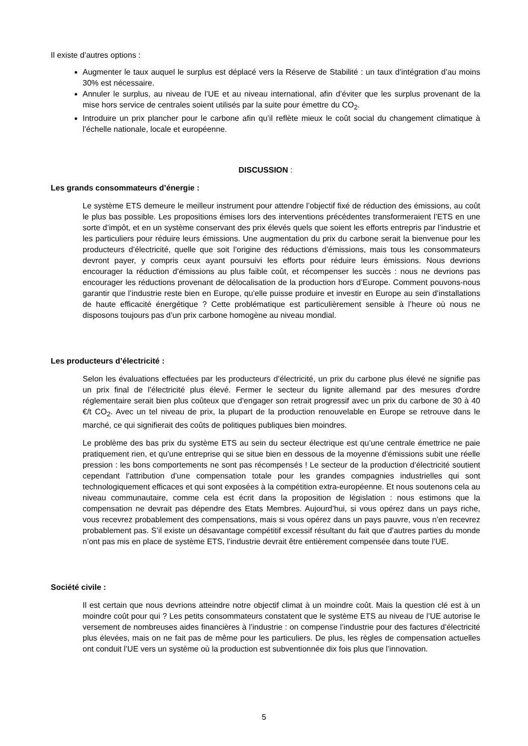Il existe d’autres options :
Augmenter le taux auquel le surplus est déplacé vers la Réserve de Stabilité : un taux d’intégration d’au moins 30% est nécessaire.
Annuler le surplus, au niveau de l’UE et au niveau international, afin d’éviter que les surplus provenant de la mise hors service de centrales soient utilisés par la suite pour émettre du CO<sub>2</sub>.
Introduire un prix plancher pour le carbone afin qu’il reflète mieux le coût social du changement climatique à l’échelle nationale, locale et européenne.
DISCUSSION :
Les grands consommateurs d’énergie :
Le système ETS demeure le meilleur instrument pour attendre l’objectif fixé de réduction des émissions, au coût le plus bas possible. Les propositions émises lors des interventions précédentes transformeraient l’ETS en une sorte d’impôt, et en un système conservant des prix élevés quels que soient les efforts entrepris par l’industrie et les particuliers pour réduire leurs émissions. Une augmentation du prix du carbone serait la bienvenue pour les producteurs d’électricité, quelle que soit l’origine des réductions d’émissions, mais tous les consommateurs devront payer, y compris ceux ayant poursuivi les efforts pour réduire leurs émissions. Nous devrions encourager la réduction d’émissions au plus faible coût, et récompenser les succès : nous ne devrions pas encourager les réductions provenant de délocalisation de la production hors d’Europe. Comment pouvons-nous garantir que l’industrie reste bien en Europe, qu’elle puisse produire et investir en Europe au sein d’installations de haute efficacité énergétique ? Cette problématique est particulièrement sensible à l’heure où nous ne disposons toujours pas d’un prix carbone homogène au niveau mondial.
Les producteurs d’électricité :
Selon les évaluations effectuées par les producteurs d’électricité, un prix du carbone plus élevé ne signifie pas un prix final de l’électricité plus élevé. Fermer le secteur du lignite allemand par des mesures d'ordre réglementaire serait bien plus coûteux que d’engager son retrait progressif avec un prix du carbone de 30 à 40 €/t CO<sub>2</sub>. Avec un tel niveau de prix, la plupart de la production renouvelable en Europe se retrouve dans le marché, ce qui signifierait des coûts de politiques publiques bien moindres.
Le problème des bas prix du système ETS au sein du secteur électrique est qu’une centrale émettrice ne paie pratiquement rien, et qu’une entreprise qui se situe bien en dessous de la moyenne d’émissions subit une réelle pression : les bons comportements ne sont pas récompensés ! Le secteur de la production d’électricité soutient cependant l’attribution d’une compensation totale pour les grandes compagnies industrielles qui sont technologiquement efficaces et qui sont exposées à la compétition extra-européenne. Et nous soutenons cela au niveau communautaire, comme cela est écrit dans la proposition de législation : nous estimons que la compensation ne devrait pas dépendre des Etats Membres. Aujourd’hui, si vous opérez dans un pays riche, vous recevrez probablement des compensations, mais si vous opérez dans un pays pauvre, vous n’en recevrez probablement pas. S’il existe un désavantage compétitif excessif résultant du fait que d’autres parties du monde n’ont pas mis en place de système ETS, l’industrie devrait être entièrement compensée dans toute l’UE.
Société civile :
Il est certain que nous devrions atteindre notre objectif climat à un moindre coût. Mais la question clé est à un moindre coût pour qui ? Les petits consommateurs constatent que le système ETS au niveau de l’UE autorise le versement de nombreuses aides financières à l’industrie : on compense l’industrie pour des factures d’électricité plus élevées, mais on ne fait pas de même pour les particuliers. De plus, les règles de compensation actuelles ont conduit l’UE vers un système où la production est subventionnée dix fois plus que l’innovation.
5